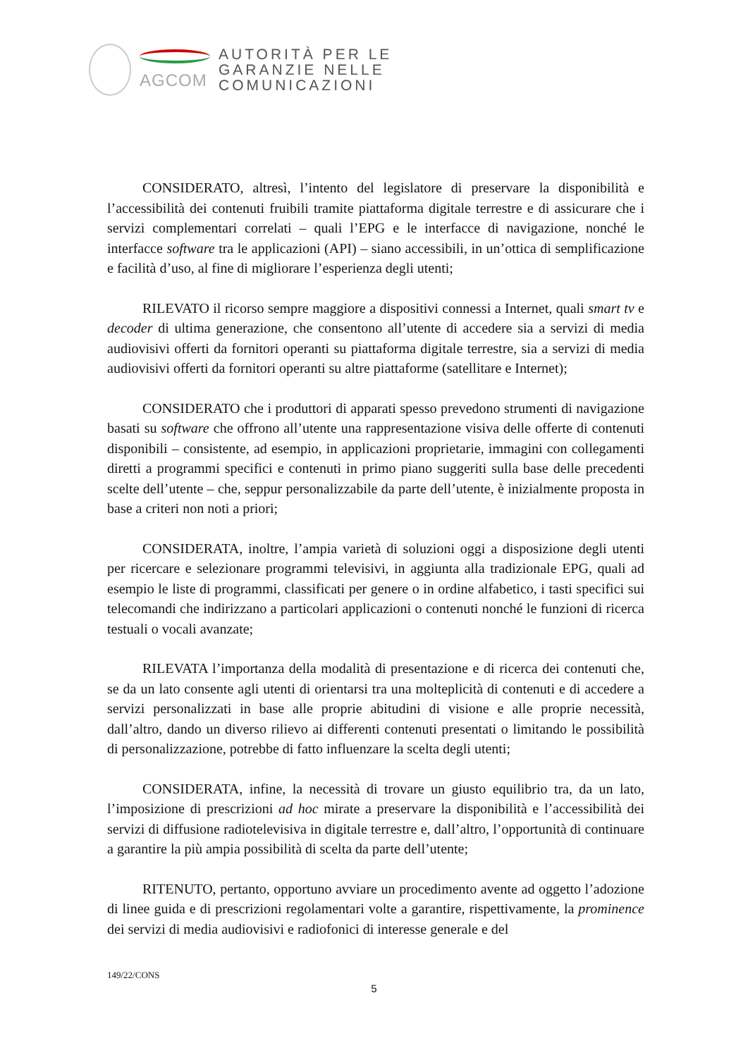AGCOM
AUTORITÀ PER LE
GARANZIE NELLE
COMUNICAZIONI
CONSIDERATO, altresì, l’intento del legislatore di preservare la disponibilità e l’accessibilità dei contenuti fruibili tramite piattaforma digitale terrestre e di assicurare che i servizi complementari correlati – quali l’EPG e le interfacce di navigazione, nonché le interfacce software tra le applicazioni (API) – siano accessibili, in un’ottica di semplificazione e facilità d’uso, al fine di migliorare l’esperienza degli utenti;
RILEVATO il ricorso sempre maggiore a dispositivi connessi a Internet, quali smart tv e decoder di ultima generazione, che consentono all’utente di accedere sia a servizi di media audiovisivi offerti da fornitori operanti su piattaforma digitale terrestre, sia a servizi di media audiovisivi offerti da fornitori operanti su altre piattaforme (satellitare e Internet);
CONSIDERATO che i produttori di apparati spesso prevedono strumenti di navigazione basati su software che offrono all’utente una rappresentazione visiva delle offerte di contenuti disponibili – consistente, ad esempio, in applicazioni proprietarie, immagini con collegamenti diretti a programmi specifici e contenuti in primo piano suggeriti sulla base delle precedenti scelte dell’utente – che, seppur personalizzabile da parte dell’utente, è inizialmente proposta in base a criteri non noti a priori;
CONSIDERATA, inoltre, l’ampia varietà di soluzioni oggi a disposizione degli utenti per ricercare e selezionare programmi televisivi, in aggiunta alla tradizionale EPG, quali ad esempio le liste di programmi, classificati per genere o in ordine alfabetico, i tasti specifici sui telecomandi che indirizzano a particolari applicazioni o contenuti nonché le funzioni di ricerca testuali o vocali avanzate;
RILEVATA l’importanza della modalità di presentazione e di ricerca dei contenuti che, se da un lato consente agli utenti di orientarsi tra una molteplicità di contenuti e di accedere a servizi personalizzati in base alle proprie abitudini di visione e alle proprie necessità, dall’altro, dando un diverso rilievo ai differenti contenuti presentati o limitando le possibilità di personalizzazione, potrebbe di fatto influenzare la scelta degli utenti;
CONSIDERATA, infine, la necessità di trovare un giusto equilibrio tra, da un lato, l’imposizione di prescrizioni ad hoc mirate a preservare la disponibilità e l’accessibilità dei servizi di diffusione radiotelevisiva in digitale terrestre e, dall’altro, l’opportunità di continuare a garantire la più ampia possibilità di scelta da parte dell’utente;
RITENUTO, pertanto, opportuno avviare un procedimento avente ad oggetto l’adozione di linee guida e di prescrizioni regolamentari volte a garantire, rispettivamente, la prominence dei servizi di media audiovisivi e radiofonici di interesse generale e del
149/22/CONS
5